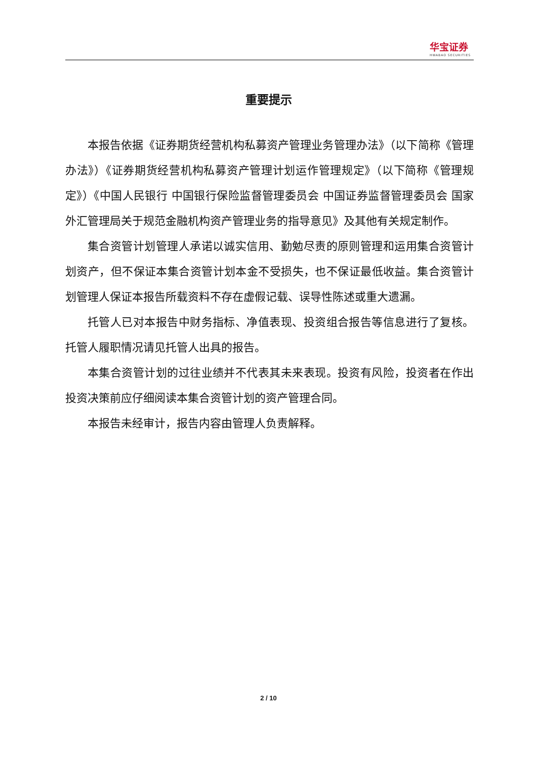华宝证券
HWABAO SECURITIES
重要提示
本报告依据《证券期货经营机构私募资产管理业务管理办法》（以下简称《管理办法》）《证券期货经营机构私募资产管理计划运作管理规定》（以下简称《管理规定》）《中国人民银行 中国银行保险监督管理委员会 中国证券监督管理委员会 国家外汇管理局关于规范金融机构资产管理业务的指导意见》及其他有关规定制作。
集合资管计划管理人承诺以诚实信用、勤勉尽责的原则管理和运用集合资管计划资产，但不保证本集合资管计划本金不受损失，也不保证最低收益。集合资管计划管理人保证本报告所载资料不存在虚假记载、误导性陈述或重大遗漏。
托管人已对本报告中财务指标、净值表现、投资组合报告等信息进行了复核。托管人履职情况请见托管人出具的报告。
本集合资管计划的过往业绩并不代表其未来表现。投资有风险，投资者在作出投资决策前应仔细阅读本集合资管计划的资产管理合同。
本报告未经审计，报告内容由管理人负责解释。
2 / 10